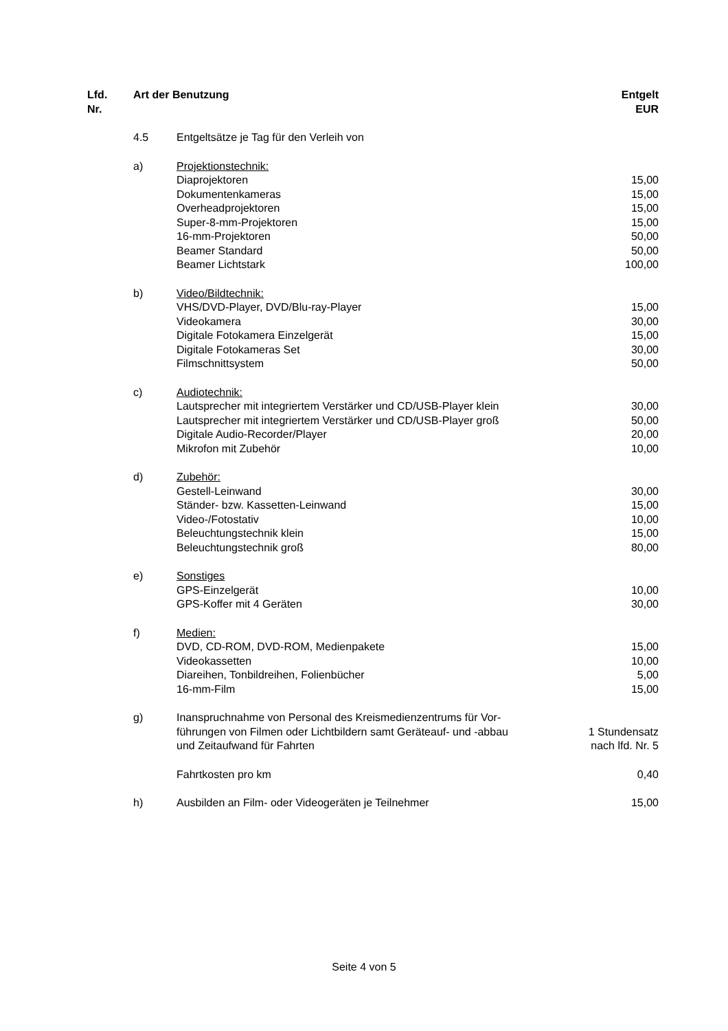| Lfd. Nr. | Art der Benutzung | | Entgelt EUR |
| --- | --- | --- | --- |
| | 4.5 | Entgeltsätze je Tag für den Verleih von | |
| | a) | Projektionstechnik: | |
| | | Diaprojektoren | 15,00 |
| | | Dokumentenkameras | 15,00 |
| | | Overheadprojektoren | 15,00 |
| | | Super-8-mm-Projektoren | 15,00 |
| | | 16-mm-Projektoren | 50,00 |
| | | Beamer Standard | 50,00 |
| | | Beamer Lichtstark | 100,00 |
| | b) | Video/Bildtechnik: | |
| | | VHS/DVD-Player, DVD/Blu-ray-Player | 15,00 |
| | | Videokamera | 30,00 |
| | | Digitale Fotokamera Einzelgerät | 15,00 |
| | | Digitale Fotokameras Set | 30,00 |
| | | Filmschnittsystem | 50,00 |
| | c) | Audiotechnik: | |
| | | Lautsprecher mit integriertem Verstärker und CD/USB-Player klein | 30,00 |
| | | Lautsprecher mit integriertem Verstärker und CD/USB-Player groß | 50,00 |
| | | Digitale Audio-Recorder/Player | 20,00 |
| | | Mikrofon mit Zubehör | 10,00 |
| | d) | Zubehör: | |
| | | Gestell-Leinwand | 30,00 |
| | | Ständer- bzw. Kassetten-Leinwand | 15,00 |
| | | Video-/Fotostativ | 10,00 |
| | | Beleuchtungstechnik klein | 15,00 |
| | | Beleuchtungstechnik groß | 80,00 |
| | e) | Sonstiges | |
| | | GPS-Einzelgerät | 10,00 |
| | | GPS-Koffer mit 4 Geräten | 30,00 |
| | f) | Medien: | |
| | | DVD, CD-ROM, DVD-ROM, Medienpakete | 15,00 |
| | | Videokassetten | 10,00 |
| | | Diareihen, Tonbildreihen, Folienbücher | 5,00 |
| | | 16-mm-Film | 15,00 |
| | g) | Inanspruchnahme von Personal des Kreismedienzentrums für Vor- führungen von Filmen oder Lichtbildern samt Geräteauf- und -abbau und Zeitaufwand für Fahrten | 1 Stundensatz nach lfd. Nr. 5 |
| | | Fahrtkosten pro km | 0,40 |
| | h) | Ausbilden an Film- oder Videogeräten je Teilnehmer | 15,00 |
Seite 4 von 5